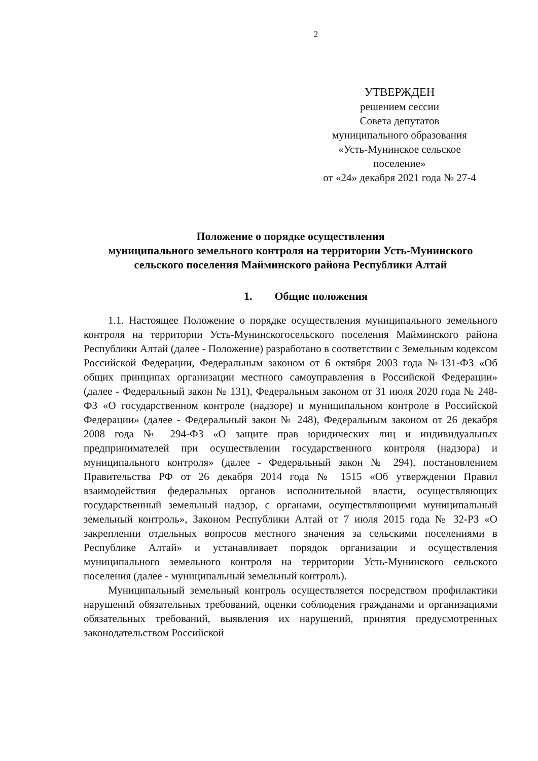2
УТВЕРЖДЕН
решением сессии
Совета депутатов
муниципального образования
«Усть-Мунинское сельское
поселение»
от «24» декабря 2021 года № 27-4
Положение о порядке осуществления
муниципального земельного контроля на территории Усть-Мунинского сельского поселения Майминского района Республики Алтай
1. Общие положения
1.1. Настоящее Положение о порядке осуществления муниципального земельного контроля на территории Усть-Мунинскогосельского поселения Майминского района Республики Алтай (далее - Положение) разработано в соответствии с Земельным кодексом Российской Федерации, Федеральным законом от 6 октября 2003 года №131-ФЗ «Об общих принципах организации местного самоуправления в Российской Федерации» (далее - Федеральный закон № 131), Федеральным законом от 31 июля 2020 года № 248-ФЗ «О государственном контроле (надзоре) и муниципальном контроле в Российской Федерации» (далее - Федеральный закон № 248), Федеральным законом от 26 декабря 2008 года № 294-ФЗ «О защите прав юридических лиц и индивидуальных предпринимателей при осуществлении государственного контроля (надзора) и муниципального контроля» (далее - Федеральный закон № 294), постановлением Правительства РФ от 26 декабря 2014 года № 1515 «Об утверждении Правил взаимодействия федеральных органов исполнительной власти, осуществляющих государственный земельный надзор, с органами, осуществляющими муниципальный земельный контроль», Законом Республики Алтай от 7 июля 2015 года № 32-РЗ «О закреплении отдельных вопросов местного значения за сельскими поселениями в Республике Алтай» и устанавливает порядок организации и осуществления муниципального земельного контроля на территории Усть-Мунинского сельского поселения (далее - муниципальный земельный контроль).
Муниципальный земельный контроль осуществляется посредством профилактики нарушений обязательных требований, оценки соблюдения гражданами и организациями обязательных требований, выявления их нарушений, принятия предусмотренных законодательством Российской